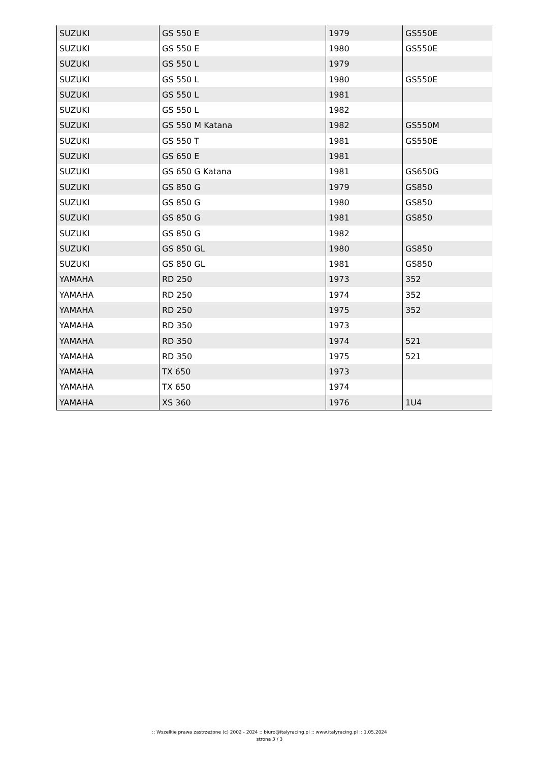| SUZUKI | GS 550 E | 1979 | GS550E |
| SUZUKI | GS 550 E | 1980 | GS550E |
| SUZUKI | GS 550 L | 1979 | |
| SUZUKI | GS 550 L | 1980 | GS550E |
| SUZUKI | GS 550 L | 1981 | |
| SUZUKI | GS 550 L | 1982 | |
| SUZUKI | GS 550 M Katana | 1982 | GS550M |
| SUZUKI | GS 550 T | 1981 | GS550E |
| SUZUKI | GS 650 E | 1981 | |
| SUZUKI | GS 650 G Katana | 1981 | GS650G |
| SUZUKI | GS 850 G | 1979 | GS850 |
| SUZUKI | GS 850 G | 1980 | GS850 |
| SUZUKI | GS 850 G | 1981 | GS850 |
| SUZUKI | GS 850 G | 1982 | |
| SUZUKI | GS 850 GL | 1980 | GS850 |
| SUZUKI | GS 850 GL | 1981 | GS850 |
| YAMAHA | RD 250 | 1973 | 352 |
| YAMAHA | RD 250 | 1974 | 352 |
| YAMAHA | RD 250 | 1975 | 352 |
| YAMAHA | RD 350 | 1973 | |
| YAMAHA | RD 350 | 1974 | 521 |
| YAMAHA | RD 350 | 1975 | 521 |
| YAMAHA | TX 650 | 1973 | |
| YAMAHA | TX 650 | 1974 | |
| YAMAHA | XS 360 | 1976 | 1U4 |
:: Wszelkie prawa zastrzeżone (c) 2002 - 2024 :: biuro@italyracing.pl :: www.italyracing.pl :: 1.05.2024
strona 3 / 3